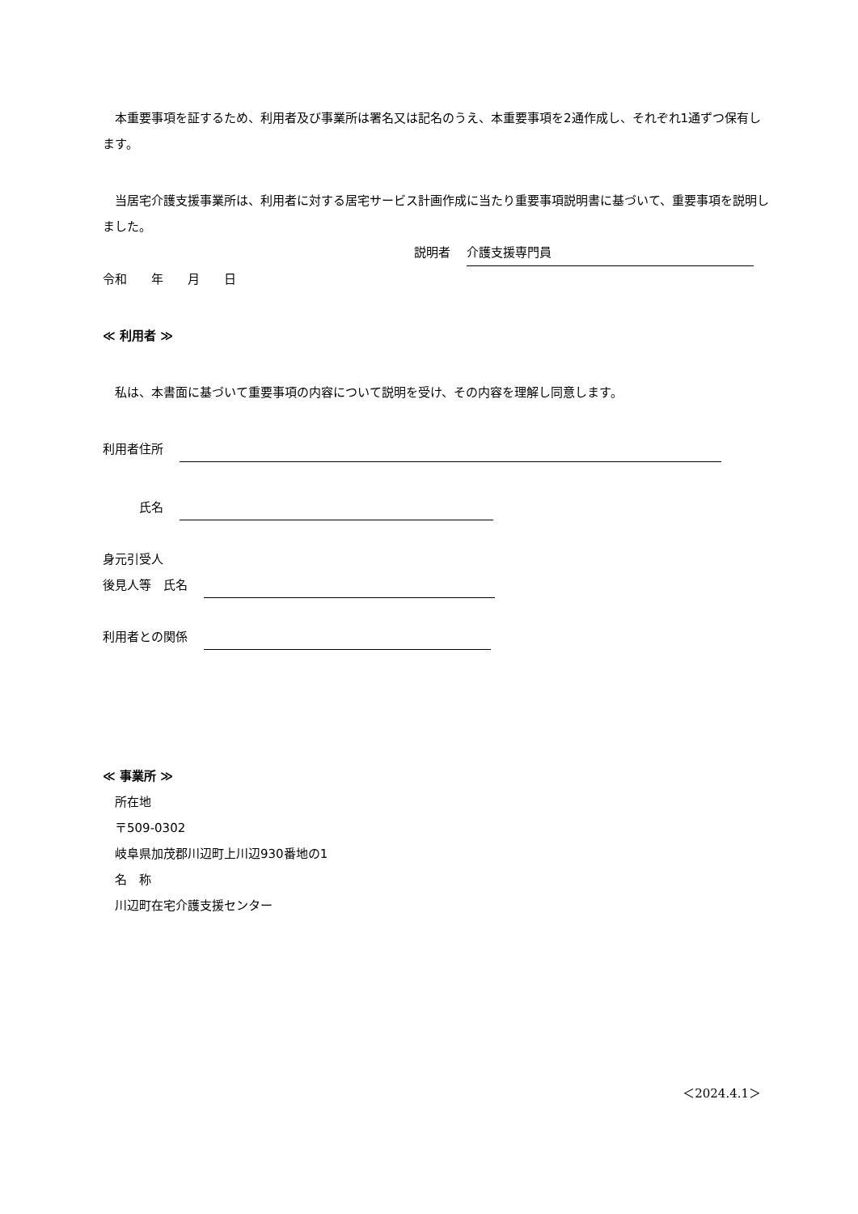本重要事項を証するため、利用者及び事業所は署名又は記名のうえ、本重要事項を2通作成し、それぞれ1通ずつ保有します。
　当居宅介護支援事業所は、利用者に対する居宅サービス計画作成に当たり重要事項説明書に基づいて、重要事項を説明しました。
説明者　 介護支援専門員
令和　　年　　月　　日
≪ 利用者 ≫
　私は、本書面に基づいて重要事項の内容について説明を受け、その内容を理解し同意します。
利用者住所　
　　　氏名　
身元引受人
後見人等　氏名　
利用者との関係　
≪ 事業所 ≫
　所在地
　〒509-0302
　岐阜県加茂郡川辺町上川辺930番地の1
　名　称
　川辺町在宅介護支援センター
＜2024.4.1＞